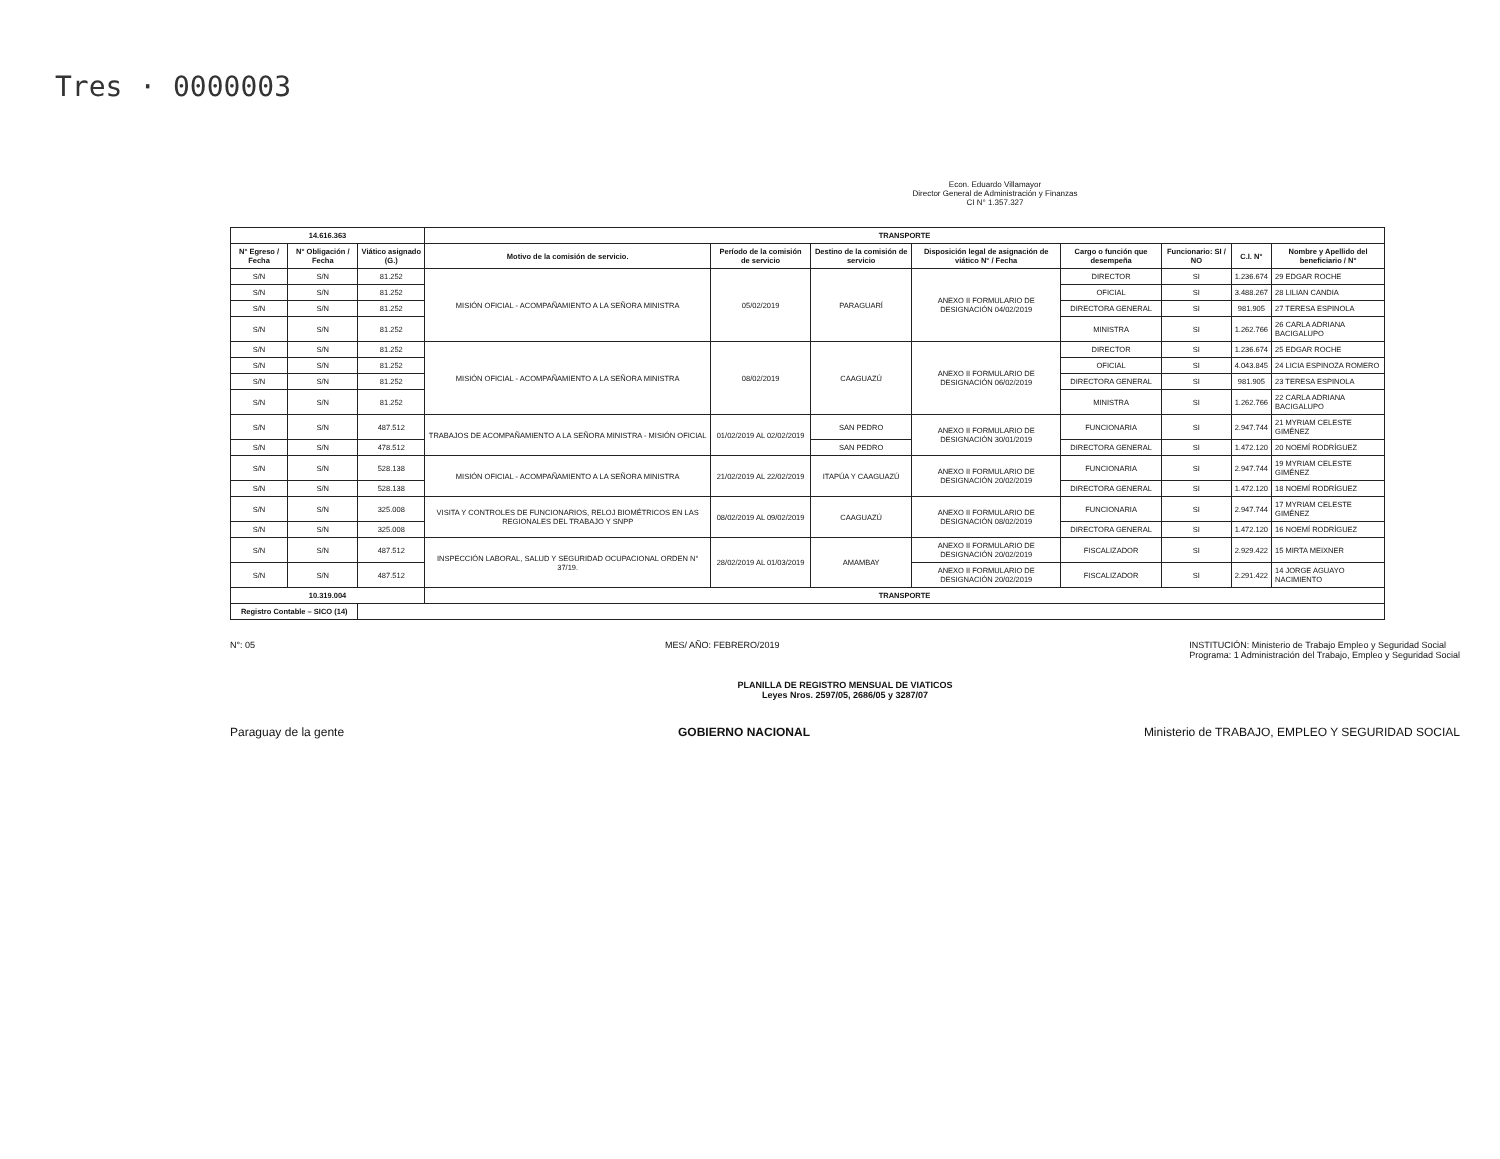Tres · 0000003
Econ. Eduardo Villamayor
Director General de Administración y Finanzas
CI N° 1.357.327
| 14.616.363 | | | TRANSPORTE | | | | | | | |
| --- | --- | --- | --- | --- | --- | --- | --- | --- | --- | --- |
| N° Egreso / Fecha | N° Obligación / Fecha | Viático asignado (G.) | Motivo de la comisión de servicio. | Período de la comisión de servicio | Destino de la comisión de servicio | Disposición legal de asignación de viático N° / Fecha | Cargo o función que desempeña | Funcionario: SI / NO | C.I. N° | Nombre y Apellido del beneficiario / N° |
| S/N | S/N | 81.252 | MISIÓN OFICIAL - ACOMPAÑAMIENTO A LA SEÑORA MINISTRA | 05/02/2019 | PARAGUARÍ | ANEXO II FORMULARIO DE DESIGNACIÓN 04/02/2019 | DIRECTOR | SI | 1.236.674 | 29 EDGAR ROCHE |
| S/N | S/N | 81.252 | | | | | OFICIAL | SI | 3.488.267 | 28 LILIAN CANDIA |
| S/N | S/N | 81.252 | | | | | DIRECTORA GENERAL | SI | 981.905 | 27 TERESA ESPINOLA |
| S/N | S/N | 81.252 | | | | | MINISTRA | SI | 1.262.766 | 26 CARLA ADRIANA BACIGALUPO |
| S/N | S/N | 81.252 | MISIÓN OFICIAL - ACOMPAÑAMIENTO A LA SEÑORA MINISTRA | 08/02/2019 | CAAGUAZÚ | ANEXO II FORMULARIO DE DESIGNACIÓN 06/02/2019 | DIRECTOR | SI | 1.236.674 | 25 EDGAR ROCHE |
| S/N | S/N | 81.252 | | | | | OFICIAL | SI | 4.043.845 | 24 LICIA ESPINOZA ROMERO |
| S/N | S/N | 81.252 | | | | | DIRECTORA GENERAL | SI | 981.905 | 23 TERESA ESPINOLA |
| S/N | S/N | 81.252 | | | | | MINISTRA | SI | 1.262.766 | 22 CARLA ADRIANA BACIGALUPO |
| S/N | S/N | 487.512 | TRABAJOS DE ACOMPAÑAMIENTO A LA SEÑORA MINISTRA - MISIÓN OFICIAL | 01/02/2019 AL 02/02/2019 | SAN PEDRO | ANEXO II FORMULARIO DE DESIGNACIÓN 30/01/2019 | FUNCIONARIA | SI | 2.947.744 | 21 MYRIAM CELESTE GIMÉNEZ |
| S/N | S/N | 478.512 | | | SAN PEDRO | | DIRECTORA GENERAL | SI | 1.472.120 | 20 NOEMÍ RODRÍGUEZ |
| S/N | S/N | 528.138 | MISIÓN OFICIAL - ACOMPAÑAMIENTO A LA SEÑORA MINISTRA | 21/02/2019 AL 22/02/2019 | ITAPÚA Y CAAGUAZÚ | ANEXO II FORMULARIO DE DESIGNACIÓN 20/02/2019 | FUNCIONARIA | SI | 2.947.744 | 19 MYRIAM CELESTE GIMÉNEZ |
| S/N | S/N | 528.138 | | | | | DIRECTORA GENERAL | SI | 1.472.120 | 18 NOEMÍ RODRÍGUEZ |
| S/N | S/N | 325.008 | VISITA Y CONTROLES DE FUNCIONARIOS, RELOJ BIOMÉTRICOS EN LAS REGIONALES DEL TRABAJO Y SNPP | 08/02/2019 AL 09/02/2019 | CAAGUAZÚ | ANEXO II FORMULARIO DE DESIGNACIÓN 08/02/2019 | FUNCIONARIA | SI | 2.947.744 | 17 MYRIAM CELESTE GIMÉNEZ |
| S/N | S/N | 325.008 | | | | | DIRECTORA GENERAL | SI | 1.472.120 | 16 NOEMÍ RODRÍGUEZ |
| S/N | S/N | 487.512 | INSPECCIÓN LABORAL, SALUD Y SEGURIDAD OCUPACIONAL ORDEN N° 37/19. | 28/02/2019 AL 01/03/2019 | AMAMBAY | ANEXO II FORMULARIO DE DESIGNACIÓN 20/02/2019 | FISCALIZADOR | SI | 2.929.422 | 15 MIRTA MEIXNER |
| S/N | S/N | 487.512 | | | | ANEXO II FORMULARIO DE DESIGNACIÓN 20/02/2019 | FISCALIZADOR | SI | 2.291.422 | 14 JORGE AGUAYO NACIMIENTO |
| 10.319.004 | | | TRANSPORTE | | | | | | | |
| Registro Contable – SICO (14) | | | | | | | | | | |
N°: 05 MES/ AÑO: FEBRERO/2019 INSTITUCIÓN: Ministerio de Trabajo Empleo y Seguridad Social
Programa: 1 Administración del Trabajo, Empleo y Seguridad Social
PLANILLA DE REGISTRO MENSUAL DE VIATICOS
Leyes Nros. 2597/05, 2686/05 y 3287/07
Paraguay de la gente GOBIERNO NACIONAL Ministerio de TRABAJO, EMPLEO Y SEGURIDAD SOCIAL